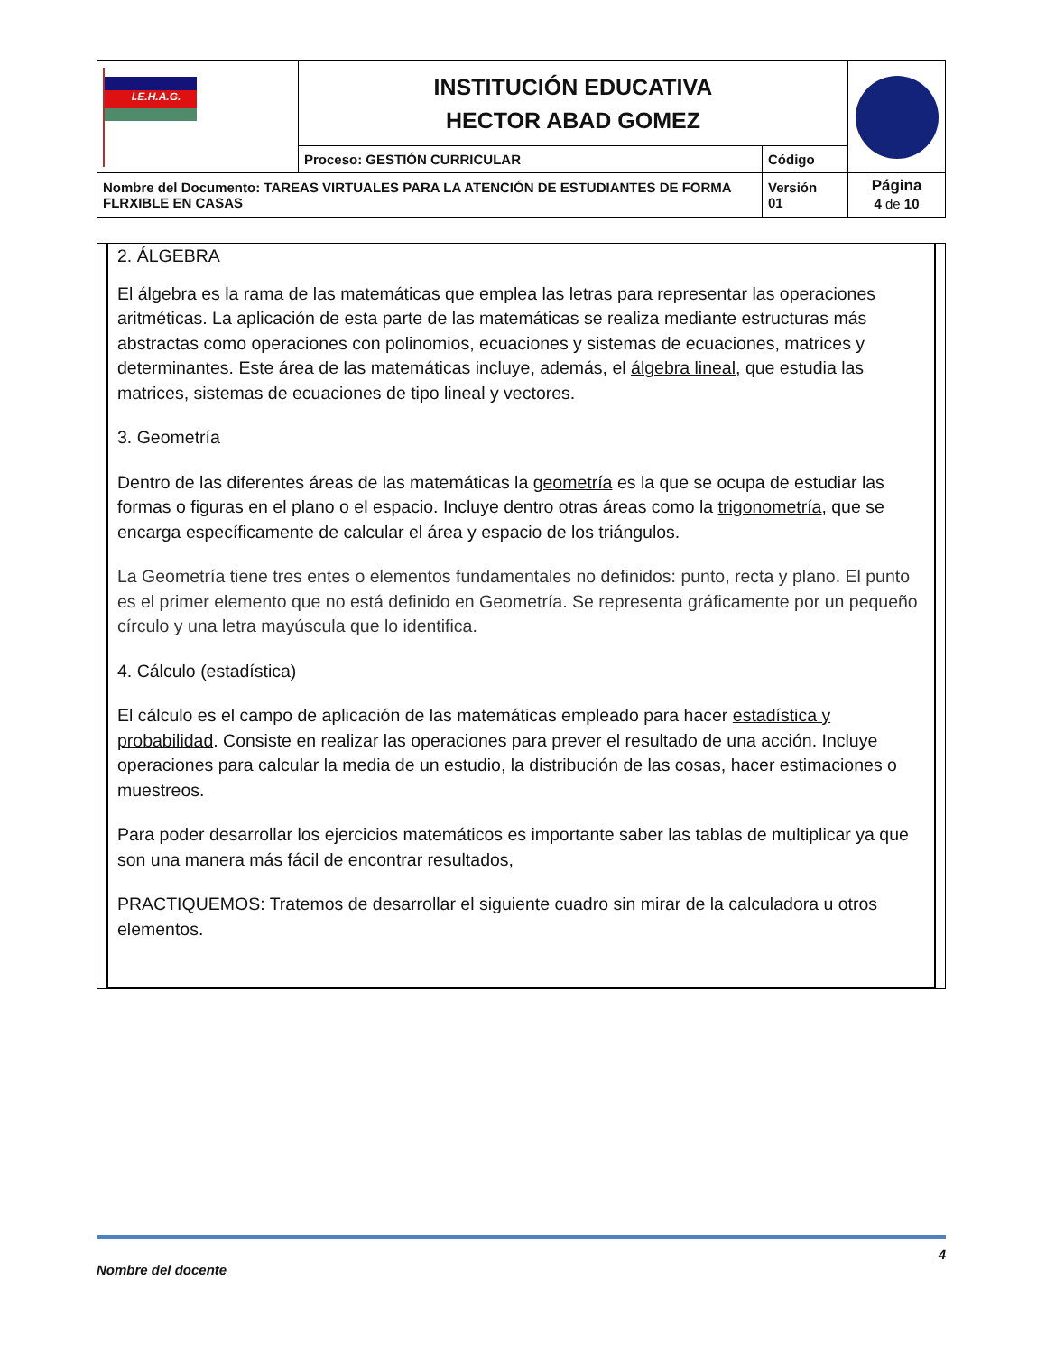| I.E.H.A.G. | INSTITUCIÓN EDUCATIVA HECTOR ABAD GOMEZ | | |
| | Proceso: GESTIÓN CURRICULAR | Código | |
| Nombre del Documento: TAREAS VIRTUALES PARA LA ATENCIÓN DE ESTUDIANTES DE FORMA FLRXIBLE EN CASAS | | Versión 01 | Página 4 de 10 |
2. ÁLGEBRA
El álgebra es la rama de las matemáticas que emplea las letras para representar las operaciones aritméticas. La aplicación de esta parte de las matemáticas se realiza mediante estructuras más abstractas como operaciones con polinomios, ecuaciones y sistemas de ecuaciones, matrices y determinantes. Este área de las matemáticas incluye, además, el álgebra lineal, que estudia las matrices, sistemas de ecuaciones de tipo lineal y vectores.
3. Geometría
Dentro de las diferentes áreas de las matemáticas la geometría es la que se ocupa de estudiar las formas o figuras en el plano o el espacio. Incluye dentro otras áreas como la trigonometría, que se encarga específicamente de calcular el área y espacio de los triángulos.
La Geometría tiene tres entes o elementos fundamentales no definidos: punto, recta y plano. El punto es el primer elemento que no está definido en Geometría. Se representa gráficamente por un pequeño círculo y una letra mayúscula que lo identifica.
4. Cálculo (estadística)
El cálculo es el campo de aplicación de las matemáticas empleado para hacer estadística y probabilidad. Consiste en realizar las operaciones para prever el resultado de una acción. Incluye operaciones para calcular la media de un estudio, la distribución de las cosas, hacer estimaciones o muestreos.
Para poder desarrollar los ejercicios matemáticos es importante saber las tablas de multiplicar ya que son una manera más fácil de encontrar resultados,
PRACTIQUEMOS: Tratemos de desarrollar el siguiente cuadro sin mirar de la calculadora u otros elementos.
4
Nombre del docente